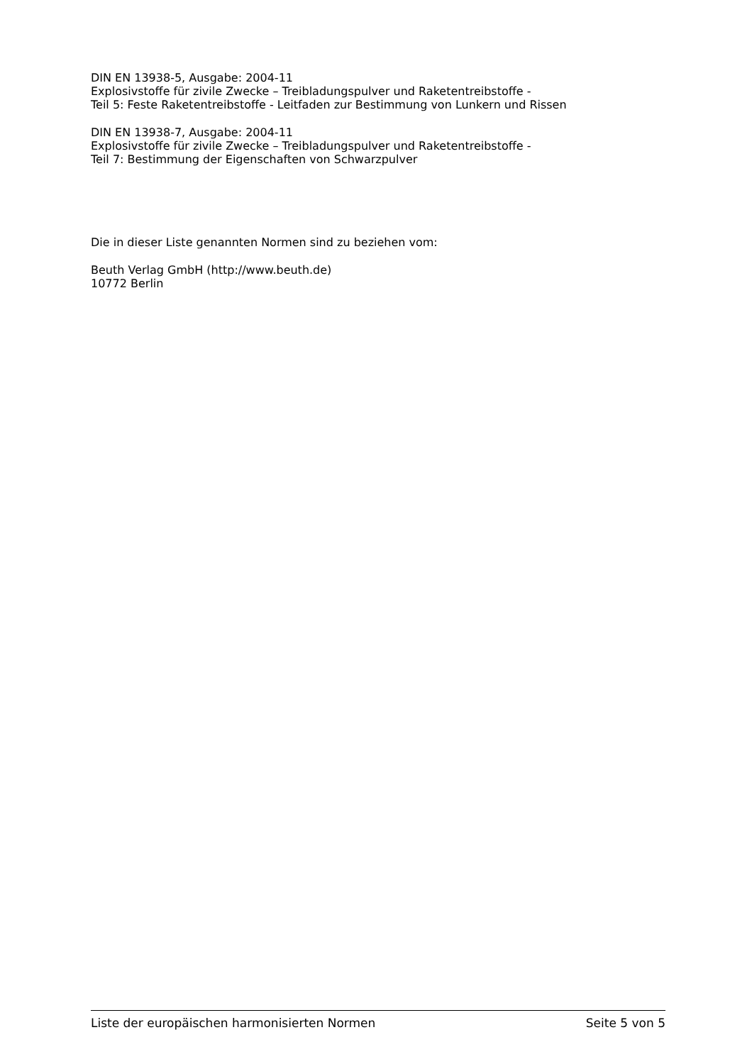DIN EN 13938-5, Ausgabe: 2004-11
Explosivstoffe für zivile Zwecke – Treibladungspulver und Raketentreibstoffe -
Teil 5: Feste Raketentreibstoffe - Leitfaden zur Bestimmung von Lunkern und Rissen
DIN EN 13938-7, Ausgabe: 2004-11
Explosivstoffe für zivile Zwecke – Treibladungspulver und Raketentreibstoffe -
Teil 7: Bestimmung der Eigenschaften von Schwarzpulver
Die in dieser Liste genannten Normen sind zu beziehen vom:
Beuth Verlag GmbH (http://www.beuth.de)
10772 Berlin
Liste der europäischen harmonisierten Normen Seite 5 von 5